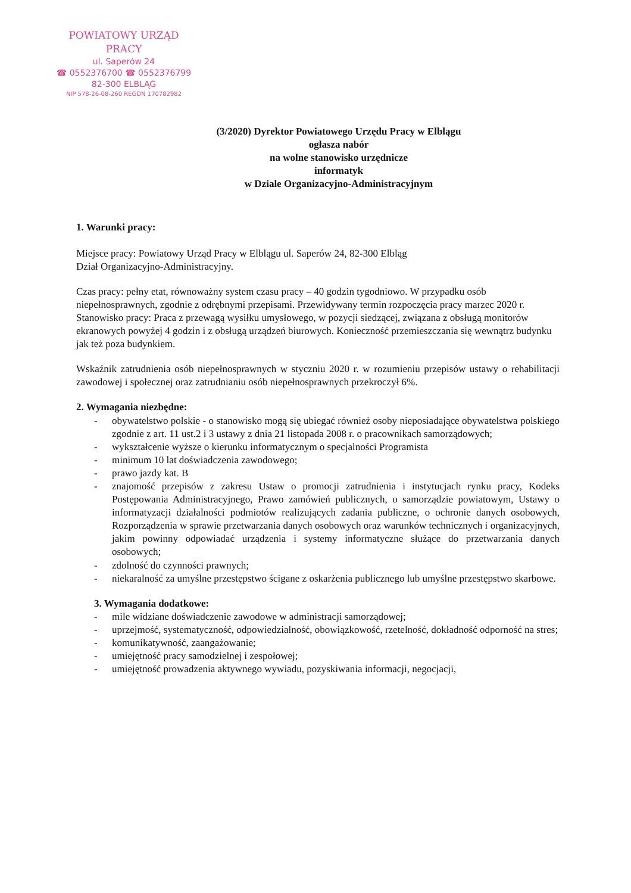POWIATOWY URZĄD PRACY
ul. Saperów 24
☎ 0552376700 ☎ 0552376799
82-300 ELBLĄG
NIP 578-26-08-260 REGON 170782982
(3/2020) Dyrektor Powiatowego Urzędu Pracy w Elblągu
ogłasza nabór
na wolne stanowisko urzędnicze
informatyk
w Dziale Organizacyjno-Administracyjnym
1. Warunki pracy:
Miejsce pracy: Powiatowy Urząd Pracy w Elblągu ul. Saperów 24, 82-300 Elbląg
Dział Organizacyjno-Administracyjny.
Czas pracy: pełny etat, równoważny system czasu pracy – 40 godzin tygodniowo. W przypadku osób niepełnosprawnych, zgodnie z odrębnymi przepisami. Przewidywany termin rozpoczęcia pracy marzec 2020 r.
Stanowisko pracy: Praca z przewagą wysiłku umysłowego, w pozycji siedzącej, związana z obsługą monitorów ekranowych powyżej 4 godzin i z obsługą urządzeń biurowych. Konieczność przemieszczania się wewnątrz budynku jak też poza budynkiem.
Wskaźnik zatrudnienia osób niepełnosprawnych w styczniu 2020 r. w rozumieniu przepisów ustawy o rehabilitacji zawodowej i społecznej oraz zatrudnianiu osób niepełnosprawnych przekroczył 6%.
2. Wymagania niezbędne:
- obywatelstwo polskie - o stanowisko mogą się ubiegać również osoby nieposiadające obywatelstwa polskiego zgodnie z art. 11 ust.2 i 3 ustawy z dnia 21 listopada 2008 r. o pracownikach samorządowych;
- wykształcenie wyższe o kierunku informatycznym o specjalności Programista
- minimum 10 lat doświadczenia zawodowego;
- prawo jazdy kat. B
- znajomość przepisów z zakresu Ustaw o promocji zatrudnienia i instytucjach rynku pracy, Kodeks Postępowania Administracyjnego, Prawo zamówień publicznych, o samorządzie powiatowym, Ustawy o informatyzacji działalności podmiotów realizujących zadania publiczne, o ochronie danych osobowych, Rozporządzenia w sprawie przetwarzania danych osobowych oraz warunków technicznych i organizacyjnych, jakim powinny odpowiadać urządzenia i systemy informatyczne służące do przetwarzania danych osobowych;
- zdolność do czynności prawnych;
- niekaralność za umyślne przestępstwo ścigane z oskarżenia publicznego lub umyślne przestępstwo skarbowe.
3. Wymagania dodatkowe:
- mile widziane doświadczenie zawodowe w administracji samorządowej;
- uprzejmość, systematyczność, odpowiedzialność, obowiązkowość, rzetelność, dokładność odporność na stres;
- komunikatywność, zaangażowanie;
- umiejętność pracy samodzielnej i zespołowej;
- umiejętność prowadzenia aktywnego wywiadu, pozyskiwania informacji, negocjacji,